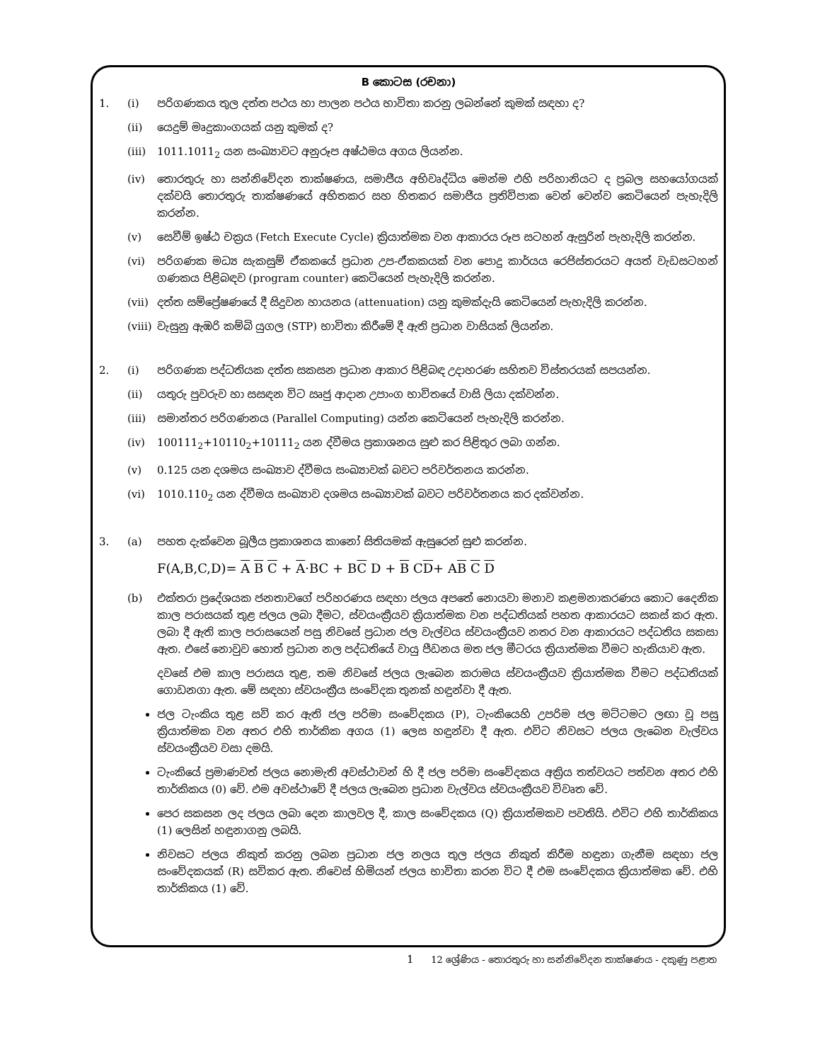B කොටස (රචනා)
1. (i) පරිගණකය තුල දත්ත පථය හා පාලන පථය භාවිතා කරනු ලබන්නේ කුමක් සඳහා ද?
(ii) යෙදුම් මෘදුකාංගයක් යනු කුමක් ද?
(iii) 1011.1011<sub>2</sub> යන සංඛ්‍යාවට අනුරූප අෂ්ඨමය අගය ලියන්න.
(iv) තොරතුරු හා සන්නිවේදන තාක්ෂණය, සමාජීය අභිවෘද්ධිය මෙන්ම එහි පරිහානියට ද ප්‍රබල සහයෝගයක් දක්වයි තොරතුරු තාක්ෂණයේ අහිතකර සහ හිතකර සමාජීය ප්‍රතිවිපාක වෙන් වෙන්ව කෙටියෙන් පැහැදිලි කරන්න.
(v) සෙවීම් ඉෂ්ඨ චක්‍රය (Fetch Execute Cycle) ක්‍රියාත්මක වන ආකාරය රූප සටහන් ඇසුරින් පැහැදිලි කරන්න.
(vi) පරිගණක මධ්‍ය සැකසුම් ඒකකයේ ප්‍රධාන උප-ඒකකයක් වන පොදු කාර්යය රෙජිස්තරයට අයත් වැඩසටහන් ගණකය පිළිබඳව (program counter) කෙටියෙන් පැහැදිලි කරන්න.
(vii) දත්ත සම්ප්‍රේෂණයේ දී සිදුවන හායනය (attenuation) යනු කුමක්දැයි කෙටියෙන් පැහැදිලි කරන්න.
(viii) වැසුනු ඇඹරි කම්බි යුගල (STP) භාවිතා කිරීමේ දී ඇති ප්‍රධාන වාසියක් ලියන්න.
2. (i) පරිගණක පද්ධතියක දත්ත සකසන ප්‍රධාන ආකාර පිළිබඳ උදාහරණ සහිතව විස්තරයක් සපයන්න.
(ii) යතුරු පුවරුව හා සසඳන විට ඍජු ආදාන උපාංග භාවිතයේ වාසි ලියා දක්වන්න.
(iii) සමාන්තර පරිගණනය (Parallel Computing) යන්න කෙටියෙන් පැහැදිලි කරන්න.
(iv) 100111<sub>2</sub>+10110<sub>2</sub>+10111<sub>2</sub> යන ද්වීමය ප්‍රකාශනය සුළු කර පිළිතුර ලබා ගන්න.
(v) 0.125 යන දශමය සංඛ්‍යාව ද්වීමය සංඛ්‍යාවක් බවට පරිවර්තනය කරන්න.
(vi) 1010.110<sub>2</sub> යන ද්වීමය සංඛ්‍යාව දශමය සංඛ්‍යාවක් බවට පරිවර්තනය කර දක්වන්න.
3. (a) පහත දැක්වෙන බූලීය ප්‍රකාශනය කානෝ සිතියමක් ඇසුරෙන් සුළු කරන්න.
F(A,B,C,D)= A B C + A·BC + BC D + B CD+ AB C D
(b) එක්තරා ප්‍රදේශයක ජනතාවගේ පරිහරණය සඳහා ජලය අපතේ නොයවා මනාව කළමනාකරණය කොට දෛනික කාල පරාසයක් තුළ ජලය ලබා දීමට, ස්වයංක්‍රීයව ක්‍රියාත්මක වන පද්ධතියක් පහත ආකාරයට සකස් කර ඇත. ලබා දී ඇති කාල පරාසයෙන් පසු නිවසේ ප්‍රධාන ජල වැල්වය ස්වයංක්‍රීයව නතර වන ආකාරයට පද්ධතිය සකසා ඇත. එසේ නොවුව හොත් ප්‍රධාන නල පද්ධතියේ වායු පීඩනය මත ජල මීටරය ක්‍රියාත්මක වීමට හැකියාව ඇත.
දවසේ එම කාල පරාසය තුළ, තම නිවසේ ජලය ලැබෙන කරාමය ස්වයංක්‍රීයව ක්‍රියාත්මක වීමට පද්ධතියක් ගොඩනගා ඇත. මේ සඳහා ස්වයංක්‍රීය සංවේදක තුනක් හඳුන්වා දී ඇත.
ජල ටැංකිය තුළ සවි කර ඇති ජල පරිමා සංවේදකය (P), ටැංකියෙහි උපරිම ජල මට්ටමට ලඟා වූ පසු ක්‍රියාත්මක වන අතර එහි තාර්කික අගය (1) ලෙස හඳුන්වා දී ඇත. එවිට නිවසට ජලය ලැබෙන වැල්වය ස්වයංක්‍රීයව වසා දමයි.
ටැංකියේ ප්‍රමාණවත් ජලය නොමැති අවස්ථාවන් හි දී ජල පරිමා සංවේදකය අක්‍රිය තත්වයට පත්වන අතර එහි තාර්කිකය (0) වේ. එම අවස්ථාවේ දී ජලය ලැබෙන ප්‍රධාන වැල්වය ස්වයංක්‍රීයව විවෘත වේ.
පෙර සකසන ලද ජලය ලබා දෙන කාලවල දී, කාල සංවේදකය (Q) ක්‍රියාත්මකව පවතියි. එවිට එහි තාර්කිකය (1) ලෙසින් හඳුනාගනු ලබයි.
නිවසට ජලය නිකුත් කරනු ලබන ප්‍රධාන ජල නලය තුල ජලය නිකුත් කිරීම හඳුනා ගැනීම සඳහා ජල සංවේදකයක් (R) සවිකර ඇත. නිවෙස් හිමියන් ජලය භාවිතා කරන විට දී එම සංවේදකය ක්‍රියාත්මක වේ. එහි තාර්කිකය (1) වේ.
1 12 ශ්‍රේණිය - තොරතුරු හා සන්නිවේදන තාක්ෂණය - දකුණු පළාත